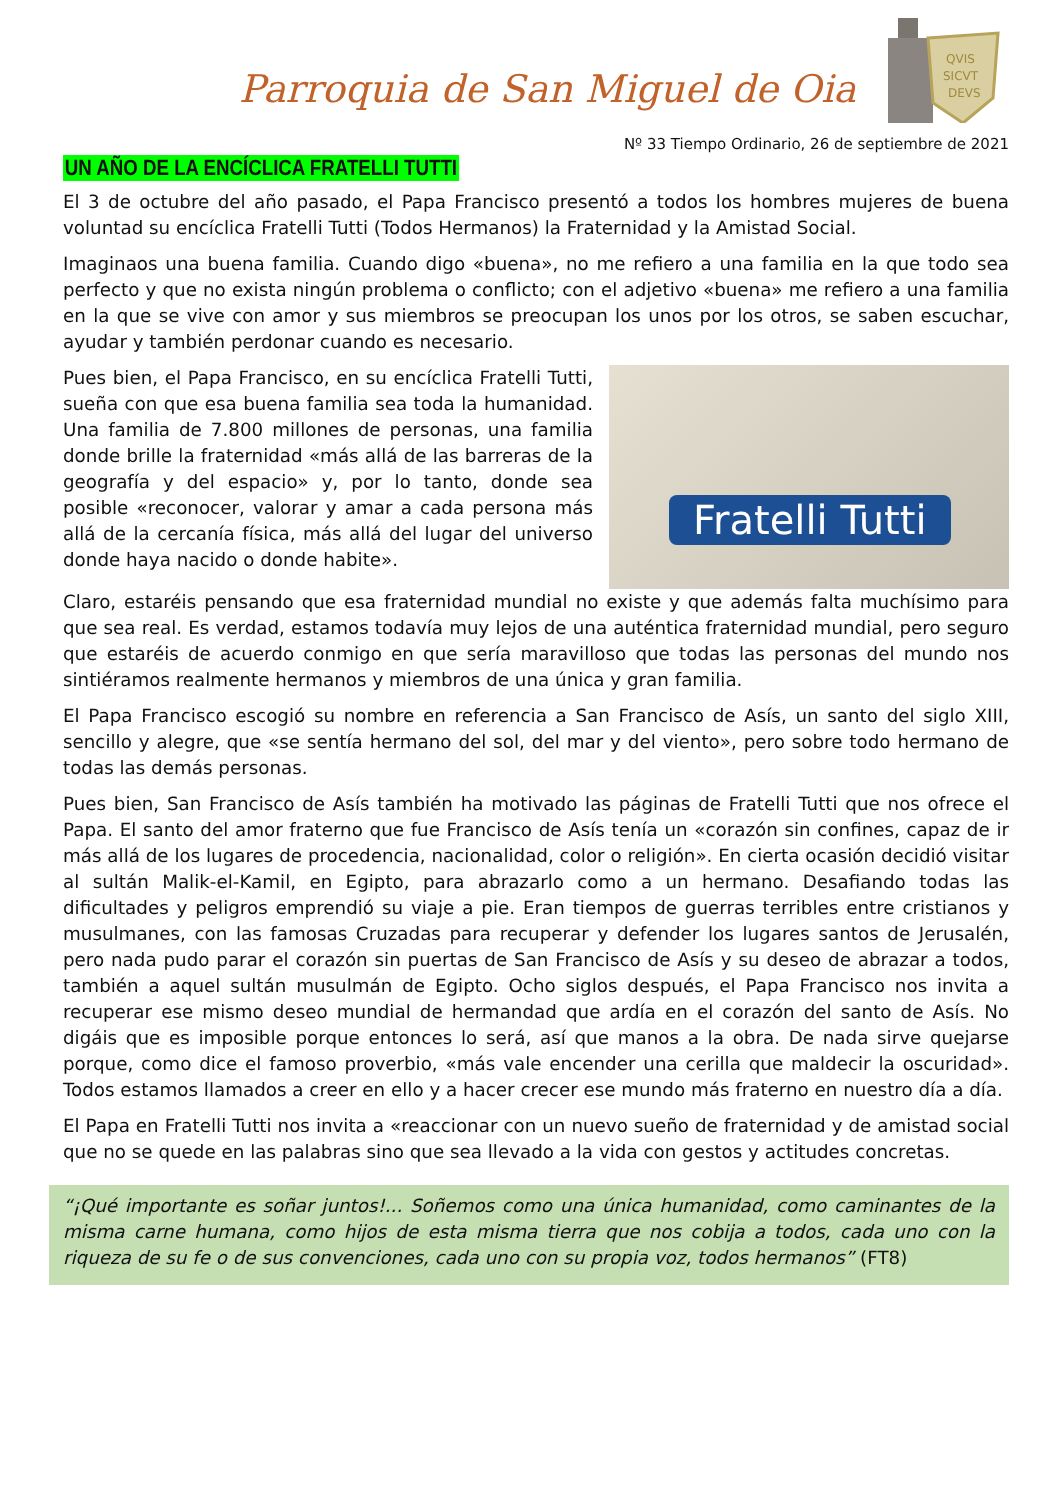Parroquia de San Miguel de Oia
QVIS
SICVT
DEVS
Nº 33 Tiempo Ordinario, 26 de septiembre de 2021
UN AÑO DE LA ENCÍCLICA FRATELLI TUTTI
El 3 de octubre del año pasado, el Papa Francisco presentó a todos los hombres mujeres de buena voluntad su encíclica Fratelli Tutti (Todos Hermanos) la Fraternidad y la Amistad Social.
Imaginaos una buena familia. Cuando digo «buena», no me refiero a una familia en la que todo sea perfecto y que no exista ningún problema o conflicto; con el adjetivo «buena» me refiero a una familia en la que se vive con amor y sus miembros se preocupan los unos por los otros, se saben escuchar, ayudar y también perdonar cuando es necesario.
Pues bien, el Papa Francisco, en su encíclica Fratelli Tutti, sueña con que esa buena familia sea toda la humanidad. Una familia de 7.800 millones de personas, una familia donde brille la fraternidad «más allá de las barreras de la geografía y del espacio» y, por lo tanto, donde sea posible «reconocer, valorar y amar a cada persona más allá de la cercanía física, más allá del lugar del universo donde haya nacido o donde habite».
Fratelli Tutti
Claro, estaréis pensando que esa fraternidad mundial no existe y que además falta muchísimo para que sea real. Es verdad, estamos todavía muy lejos de una auténtica fraternidad mundial, pero seguro que estaréis de acuerdo conmigo en que sería maravilloso que todas las personas del mundo nos sintiéramos realmente hermanos y miembros de una única y gran familia.
El Papa Francisco escogió su nombre en referencia a San Francisco de Asís, un santo del siglo XIII, sencillo y alegre, que «se sentía hermano del sol, del mar y del viento», pero sobre todo hermano de todas las demás personas.
Pues bien, San Francisco de Asís también ha motivado las páginas de Fratelli Tutti que nos ofrece el Papa. El santo del amor fraterno que fue Francisco de Asís tenía un «corazón sin confines, capaz de ir más allá de los lugares de procedencia, nacionalidad, color o religión». En cierta ocasión decidió visitar al sultán Malik-el-Kamil, en Egipto, para abrazarlo como a un hermano. Desafiando todas las dificultades y peligros emprendió su viaje a pie. Eran tiempos de guerras terribles entre cristianos y musulmanes, con las famosas Cruzadas para recuperar y defender los lugares santos de Jerusalén, pero nada pudo parar el corazón sin puertas de San Francisco de Asís y su deseo de abrazar a todos, también a aquel sultán musulmán de Egipto. Ocho siglos después, el Papa Francisco nos invita a recuperar ese mismo deseo mundial de hermandad que ardía en el corazón del santo de Asís. No digáis que es imposible porque entonces lo será, así que manos a la obra. De nada sirve quejarse porque, como dice el famoso proverbio, «más vale encender una cerilla que maldecir la oscuridad». Todos estamos llamados a creer en ello y a hacer crecer ese mundo más fraterno en nuestro día a día.
El Papa en Fratelli Tutti nos invita a «reaccionar con un nuevo sueño de fraternidad y de amistad social que no se quede en las palabras sino que sea llevado a la vida con gestos y actitudes concretas.
“¡Qué importante es soñar juntos!... Soñemos como una única humanidad, como caminantes de la misma carne humana, como hijos de esta misma tierra que nos cobija a todos, cada uno con la riqueza de su fe o de sus convenciones, cada uno con su propia voz, todos hermanos” (FT8)